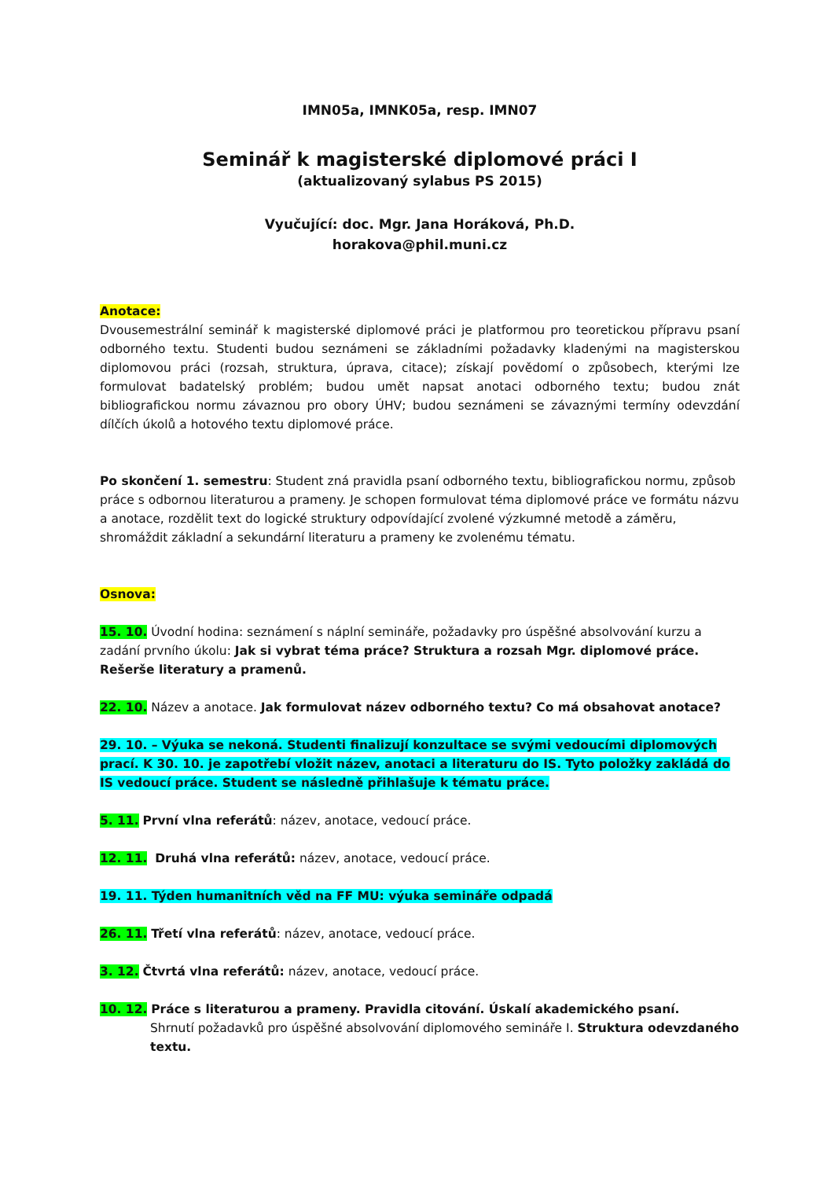IMN05a, IMNK05a, resp. IMN07
Seminář k magisterské diplomové práci I
(aktualizovaný sylabus PS 2015)
Vyučující: doc. Mgr. Jana Horáková, Ph.D.
horakova@phil.muni.cz
Anotace:
Dvousemestrální seminář k magisterské diplomové práci je platformou pro teoretickou přípravu psaní odborného textu. Studenti budou seznámeni se základními požadavky kladenými na magisterskou diplomovou práci (rozsah, struktura, úprava, citace); získají povědomí o způsobech, kterými lze formulovat badatelský problém; budou umět napsat anotaci odborného textu; budou znát bibliografickou normu závaznou pro obory ÚHV; budou seznámeni se závaznými termíny odevzdání dílčích úkolů a hotového textu diplomové práce.
Po skončení 1. semestru: Student zná pravidla psaní odborného textu, bibliografickou normu, způsob práce s odbornou literaturou a prameny. Je schopen formulovat téma diplomové práce ve formátu názvu a anotace, rozdělit text do logické struktury odpovídající zvolené výzkumné metodě a záměru, shromáždit základní a sekundární literaturu a prameny ke zvolenému tématu.
Osnova:
15. 10. Úvodní hodina: seznámení s náplní semináře, požadavky pro úspěšné absolvování kurzu a zadání prvního úkolu: Jak si vybrat téma práce? Struktura a rozsah Mgr. diplomové práce. Rešerše literatury a pramenů.
22. 10. Název a anotace. Jak formulovat název odborného textu? Co má obsahovat anotace?
29. 10. – Výuka se nekoná. Studenti finalizují konzultace se svými vedoucími diplomových prací. K 30. 10. je zapotřebí vložit název, anotaci a literaturu do IS. Tyto položky zakládá do IS vedoucí práce. Student se následně přihlašuje k tématu práce.
5. 11. První vlna referátů: název, anotace, vedoucí práce.
12. 11. Druhá vlna referátů: název, anotace, vedoucí práce.
19. 11. Týden humanitních věd na FF MU: výuka semináře odpadá
26. 11. Třetí vlna referátů: název, anotace, vedoucí práce.
3. 12. Čtvrtá vlna referátů: název, anotace, vedoucí práce.
10. 12. Práce s literaturou a prameny. Pravidla citování. Úskalí akademického psaní.
Shrnutí požadavků pro úspěšné absolvování diplomového semináře I. Struktura odevzdaného textu.